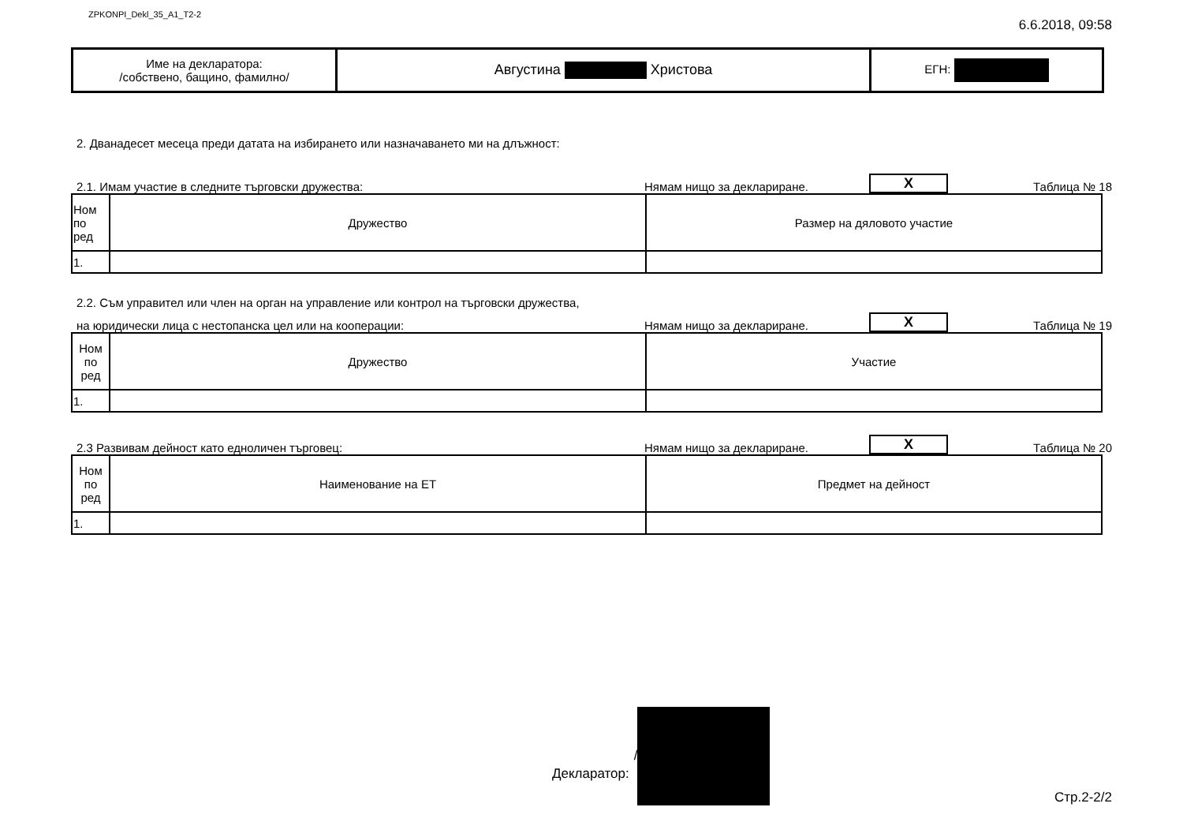ZPKONPI_Dekl_35_A1_T2-2 6.6.2018, 09:58
| Име на декларатора: /собствено, бащино, фамилно/ | Августина Христова | ЕГН: |
2. Дванадесет месеца преди датата на избирането или назначаването ми на длъжност:
2.1. Имам участие в следните търговски дружества: Нямам нищо за деклариране. X Таблица № 18
| Ном по ред | Дружество | Размер на дяловото участие |
| --- | --- | --- |
| 1. | | |
2.2. Съм управител или член на орган на управление или контрол на търговски дружества,
на юридически лица с нестопанска цел или на кооперации: Нямам нищо за деклариране. X Таблица № 19
| Ном по ред | Дружество | Участие |
| --- | --- | --- |
| 1. | | |
2.3 Развивам дейност като едноличен търговец: Нямам нищо за деклариране. X Таблица № 20
| Ном по ред | Наименование на ЕТ | Предмет на дейност |
| --- | --- | --- |
| 1. | | |
Декларатор: / Стр.2-2/2